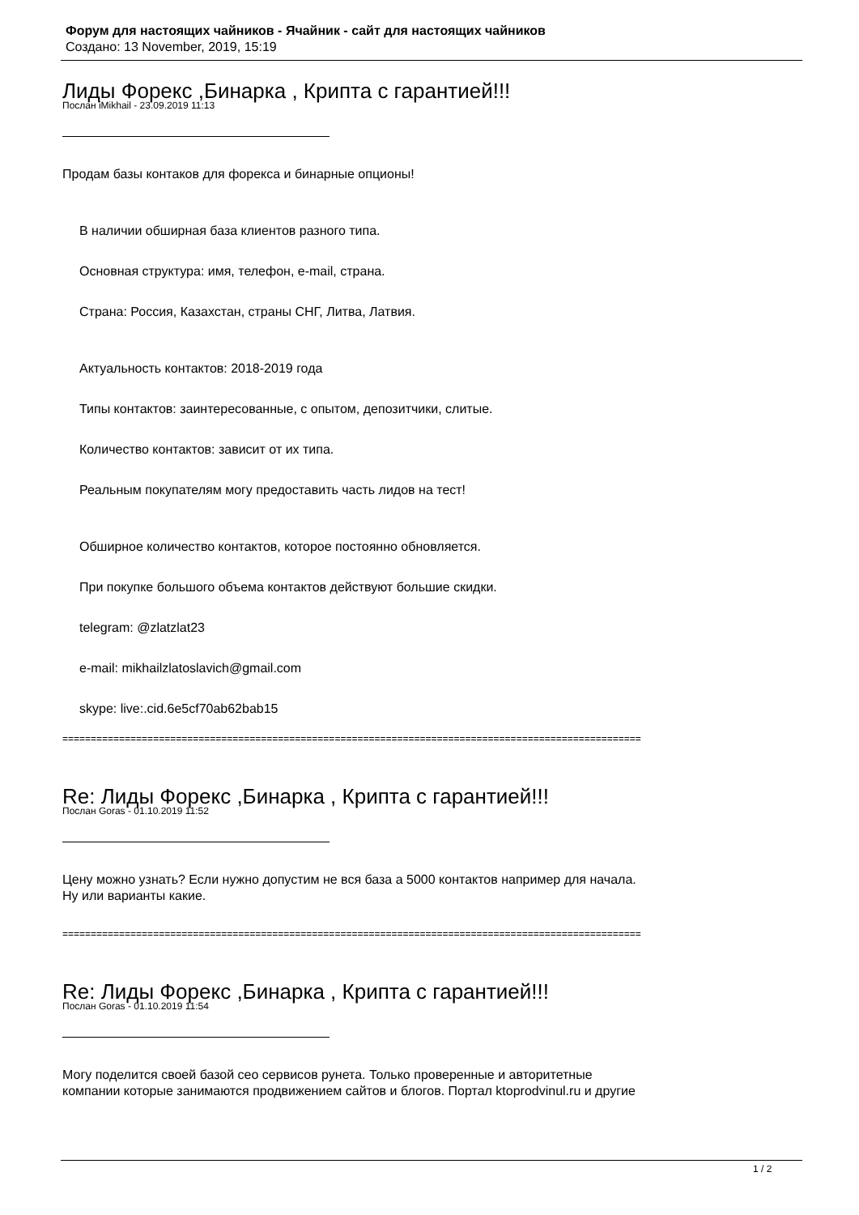Форум для настоящих чайников - Ячайник - сайт для настоящих чайников
Создано: 13 November, 2019, 15:19
Лиды Форекс ,Бинарка , Крипта с гарантией!!!
Послан iMikhail - 23.09.2019 11:13
Продам базы контаков для форекса и бинарные опционы!
В наличии обширная база клиентов разного типа.
Основная структура: имя, телефон, e-mail, страна.
Страна: Россия, Казахстан, страны СНГ, Литва, Латвия.
Актуальность контактов: 2018-2019 года
Типы контактов: заинтересованные, с опытом, депозитчики, слитые.
Количество контактов: зависит от их типа.
Реальным покупателям могу предоставить часть лидов на тест!
Обширное количество контактов, которое постоянно обновляется.
При покупке большого объема контактов действуют большие скидки.
telegram: @zlatzlat23
e-mail: mikhailzlatoslavich@gmail.com
skype: live:.cid.6e5cf70ab62bab15
==============================================================================================================
Re: Лиды Форекс ,Бинарка , Крипта с гарантией!!!
Послан Goras - 01.10.2019 11:52
Цену можно узнать? Если нужно допустим не вся база а 5000 контактов например для начала.
Ну или варианты какие.
==============================================================================================================
Re: Лиды Форекс ,Бинарка , Крипта с гарантией!!!
Послан Goras - 01.10.2019 11:54
Могу поделится своей базой сео сервисов рунета. Только проверенные и авторитетные
компании которые занимаются продвижением сайтов и блогов. Портал ktoprodvinul.ru и другие
1 / 2